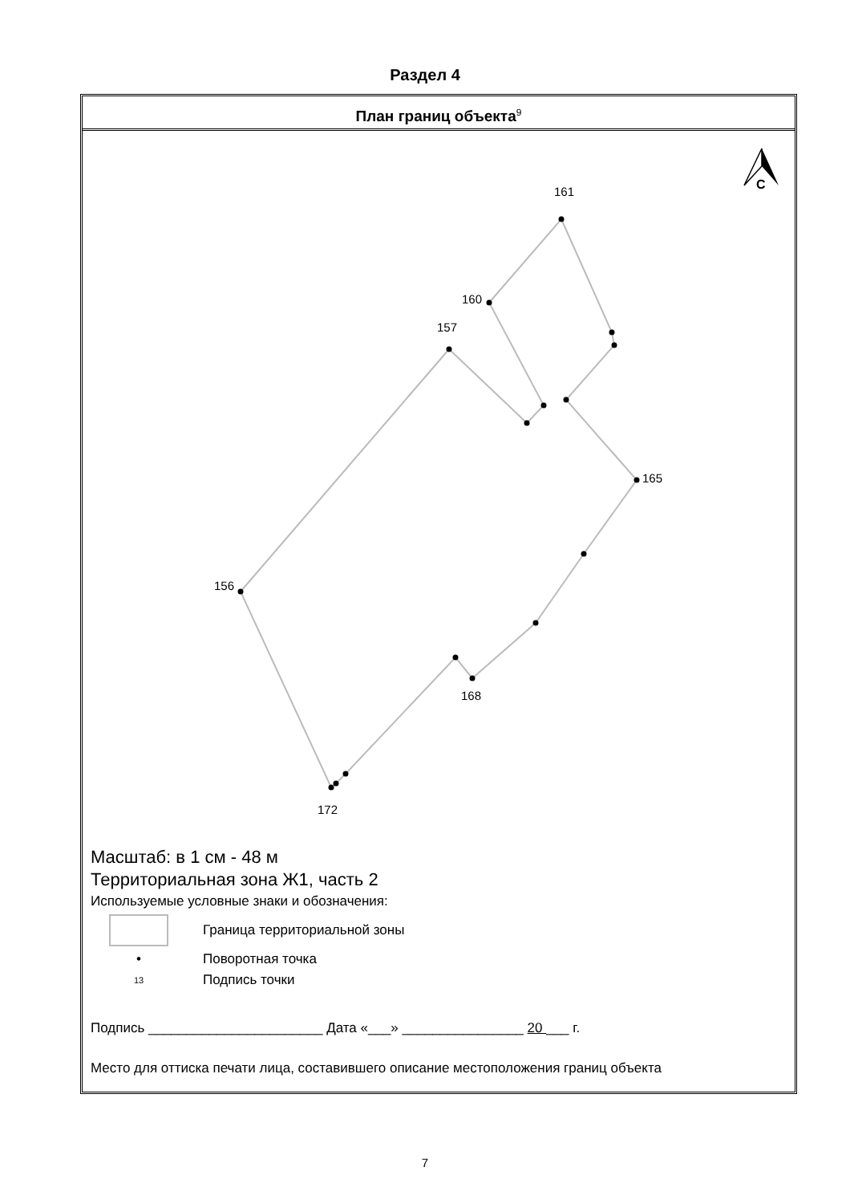Раздел 4
План границ объекта<sup>9</sup>
161
160
157
165
156
168
172
С
Масштаб: в 1 см - 48 м
Территориальная зона Ж1, часть 2
Используемые условные знаки и обозначения:
Граница территориальной зоны
• Поворотная точка
13
Подпись точки
Подпись _______________________ Дата «___» ________________ 20 ___ г.
Место для оттиска печати лица, составившего описание местоположения границ объекта
7